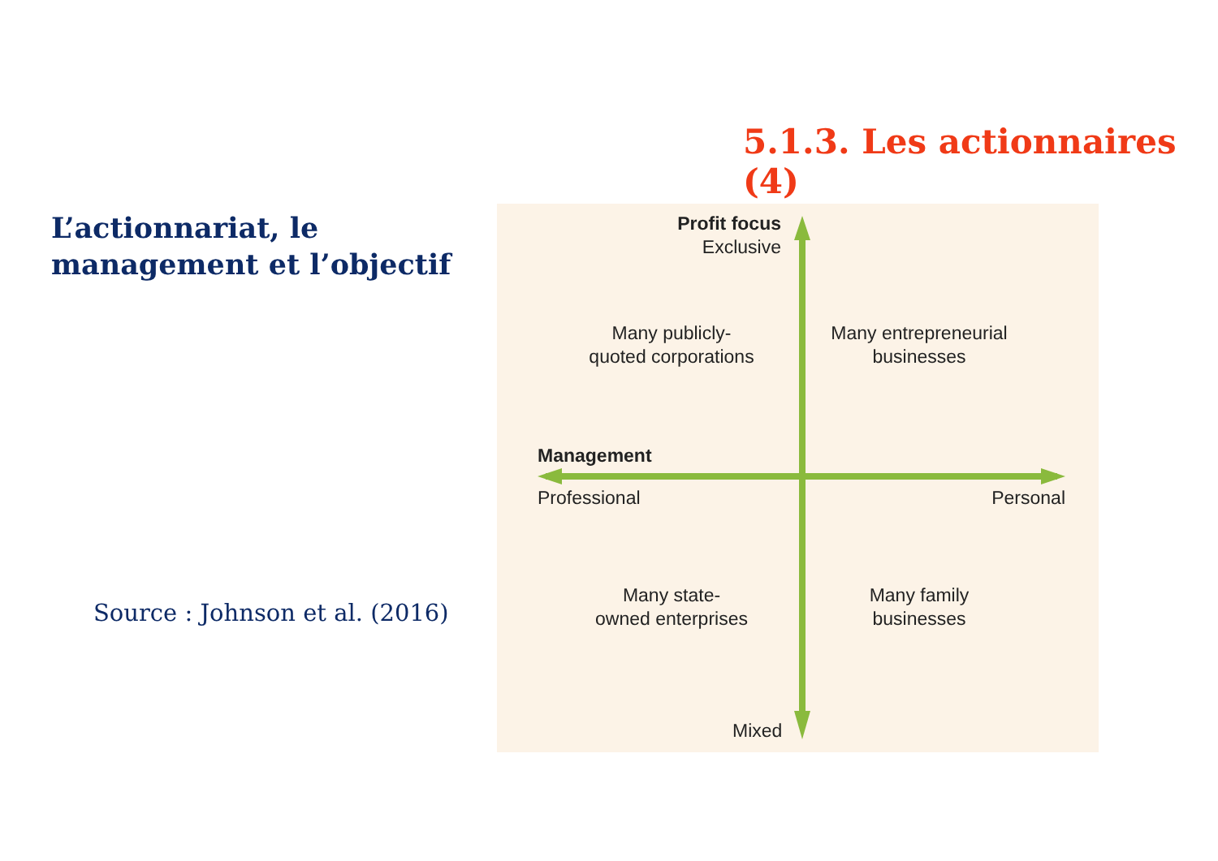5.1.3. Les actionnaires (4)
L’actionnariat, le management et l’objectif
Source : Johnson et al. (2016)
Profit focus
Exclusive
Many publicly-
quoted corporations
Many entrepreneurial
businesses
Management
Professional
Personal
Many state-
owned enterprises
Many family
businesses
Mixed